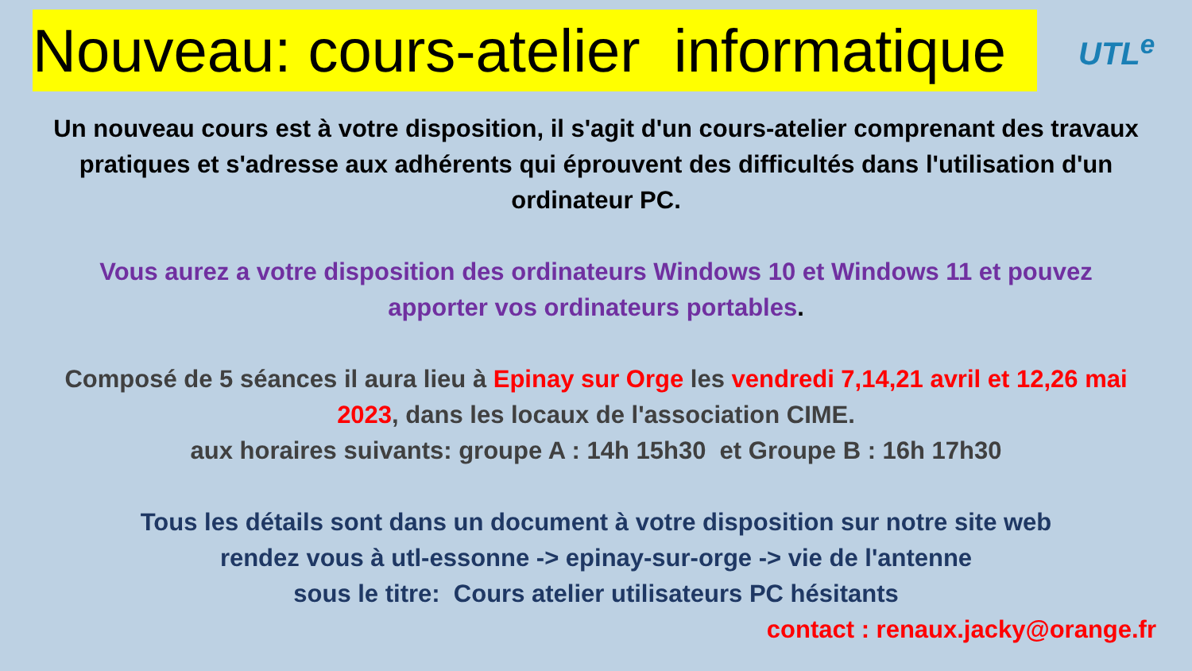Nouveau: cours-atelier informatique
UTL<sup>e</sup>
Un nouveau cours est à votre disposition, il s'agit d'un cours-atelier comprenant des travaux
pratiques et s'adresse aux adhérents qui éprouvent des difficultés dans l'utilisation d'un
ordinateur PC.
Vous aurez a votre disposition des ordinateurs Windows 10 et Windows 11 et pouvez
apporter vos ordinateurs portables.
Composé de 5 séances il aura lieu à Epinay sur Orge les vendredi 7,14,21 avril et 12,26 mai
2023, dans les locaux de l'association CIME.
aux horaires suivants: groupe A : 14h 15h30 et Groupe B : 16h 17h30
Tous les détails sont dans un document à votre disposition sur notre site web
rendez vous à utl-essonne -> epinay-sur-orge -> vie de l'antenne
sous le titre: Cours atelier utilisateurs PC hésitants
contact : renaux.jacky@orange.fr